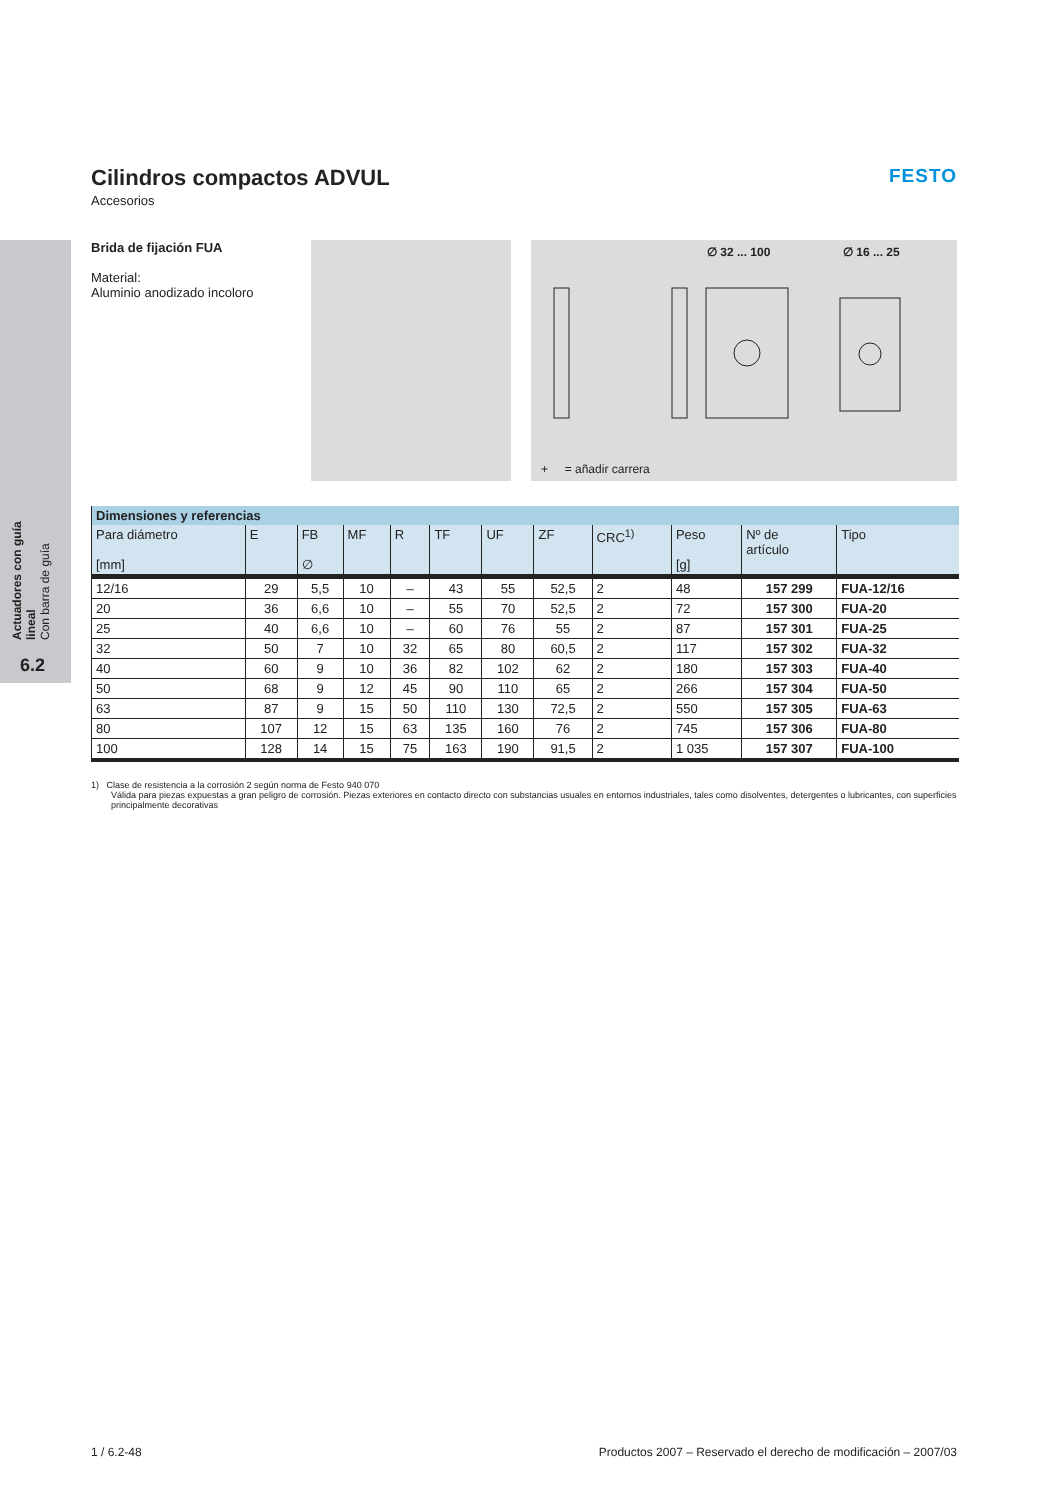Actuadores con guía lineal
Con barra de guía
6.2
FESTO
Cilindros compactos ADVUL
Accesorios
Brida de fijación FUA
Material:
Aluminio anodizado incoloro
∅ 32 ... 100 ∅ 16 ... 25
+ = añadir carrera
| Dimensiones y referencias | | | | | | | | | | | |
| --- | --- | --- | --- | --- | --- | --- | --- | --- | --- | --- | --- |
| Para diámetro [mm] | E | FB ∅ | MF | R | TF | UF | ZF | CRC<sup>1)</sup> | Peso [g] | Nº de artículo | Tipo |
| 12/16 | 29 | 5,5 | 10 | – | 43 | 55 | 52,5 | 2 | 48 | 157 299 | FUA-12/16 |
| 20 | 36 | 6,6 | 10 | – | 55 | 70 | 52,5 | 2 | 72 | 157 300 | FUA-20 |
| 25 | 40 | 6,6 | 10 | – | 60 | 76 | 55 | 2 | 87 | 157 301 | FUA-25 |
| 32 | 50 | 7 | 10 | 32 | 65 | 80 | 60,5 | 2 | 117 | 157 302 | FUA-32 |
| 40 | 60 | 9 | 10 | 36 | 82 | 102 | 62 | 2 | 180 | 157 303 | FUA-40 |
| 50 | 68 | 9 | 12 | 45 | 90 | 110 | 65 | 2 | 266 | 157 304 | FUA-50 |
| 63 | 87 | 9 | 15 | 50 | 110 | 130 | 72,5 | 2 | 550 | 157 305 | FUA-63 |
| 80 | 107 | 12 | 15 | 63 | 135 | 160 | 76 | 2 | 745 | 157 306 | FUA-80 |
| 100 | 128 | 14 | 15 | 75 | 163 | 190 | 91,5 | 2 | 1 035 | 157 307 | FUA-100 |
1) Clase de resistencia a la corrosión 2 según norma de Festo 940 070
Válida para piezas expuestas a gran peligro de corrosión. Piezas exteriores en contacto directo con substancias usuales en entornos industriales, tales como disolventes, detergentes o lubricantes, con superficies principalmente decorativas
1 / 6.2-48 Productos 2007 – Reservado el derecho de modificación – 2007/03